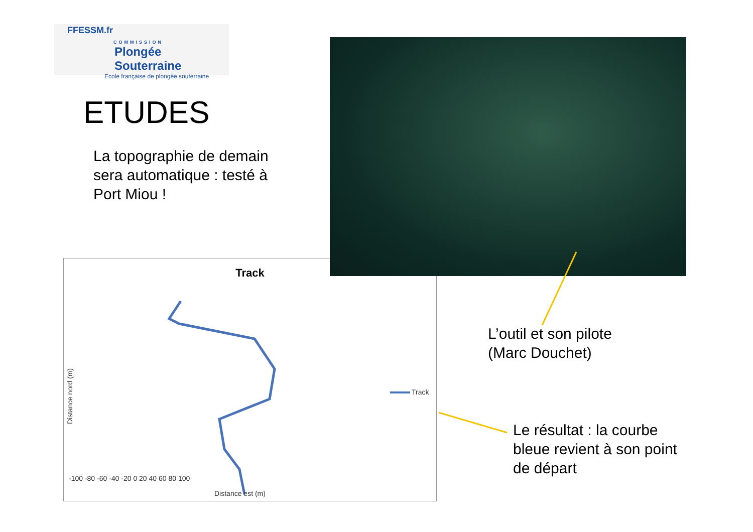FFESSM.fr
COMMISSION
Plongée Souterraine
Ecole française de plongée souterraine
ETUDES
La topographie de demain
sera automatique : testé à
Port Miou !
Track
Track
Distance nord (m)
Distance est (m)
-100 -80 -60 -40 -20 0 20 40 60 80 100
L’outil et son pilote
(Marc Douchet)
Le résultat : la courbe
bleue revient à son point
de départ